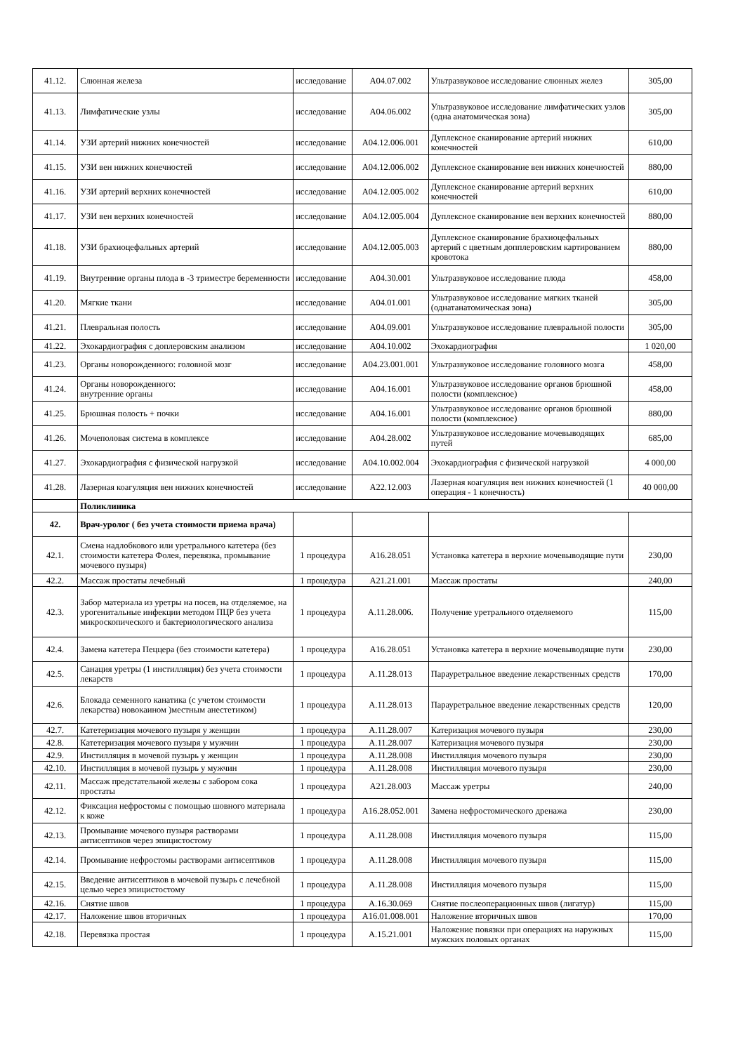| 41.12. | Слюнная железа | исследование | A04.07.002 | Ультразвуковое исследование слюнных желез | 305,00 |
| 41.13. | Лимфатические узлы | исследование | A04.06.002 | Ультразвуковое исследование лимфатических узлов (одна анатомическая зона) | 305,00 |
| 41.14. | УЗИ артерий нижних конечностей | исследование | A04.12.006.001 | Дуплексное сканирование артерий нижних конечностей | 610,00 |
| 41.15. | УЗИ вен нижних конечностей | исследование | A04.12.006.002 | Дуплексное сканирование вен нижних конечностей | 880,00 |
| 41.16. | УЗИ артерий верхних конечностей | исследование | A04.12.005.002 | Дуплексное сканирование артерий верхних конечностей | 610,00 |
| 41.17. | УЗИ вен верхних конечностей | исследование | A04.12.005.004 | Дуплексное сканирование вен верхних конечностей | 880,00 |
| 41.18. | УЗИ брахиоцефальных артерий | исследование | A04.12.005.003 | Дуплексное сканирование брахиоцефальных артерий с цветным допплеровским картированием кровотока | 880,00 |
| 41.19. | Внутренние органы плода в -3 триместре беременности | исследование | A04.30.001 | Ультразвуковое исследование плода | 458,00 |
| 41.20. | Мягкие ткани | исследование | A04.01.001 | Ультразвуковое исследование мягких тканей (однатанатомическая зона) | 305,00 |
| 41.21. | Плевральная полость | исследование | A04.09.001 | Ультразвуковое исследование плевральной полости | 305,00 |
| 41.22. | Эхокардиография с доплеровским анализом | исследование | A04.10.002 | Эхокардиография | 1 020,00 |
| 41.23. | Органы новорожденного: головной мозг | исследование | A04.23.001.001 | Ультразвуковое исследование головного мозга | 458,00 |
| 41.24. | Органы новорожденного: внутренние органы | исследование | A04.16.001 | Ультразвуковое исследование органов брюшной полости (комплексное) | 458,00 |
| 41.25. | Брюшная полость + почки | исследование | A04.16.001 | Ультразвуковое исследование органов брюшной полости (комплексное) | 880,00 |
| 41.26. | Мочеполовая система в комплексе | исследование | A04.28.002 | Ультразвуковое исследование мочевыводящих путей | 685,00 |
| 41.27. | Эхокардиография с физической нагрузкой | исследование | A04.10.002.004 | Эхокардиография с физической нагрузкой | 4 000,00 |
| 41.28. | Лазерная коагуляция вен нижних конечностей | исследование | A22.12.003 | Лазерная коагуляция вен нижних конечностей (1 операция - 1 конечность) | 40 000,00 |
| | Поликлиника | | | | |
| 42. | Врач-уролог ( без учета стоимости приема врача) | | | | |
| 42.1. | Смена надлобкового или уретрального катетера (без стоимости катетера Фолея, перевязка, промывание мочевого пузыря) | 1 процедура | A16.28.051 | Установка катетера в верхние мочевыводящие пути | 230,00 |
| 42.2. | Массаж простаты лечебный | 1 процедура | A21.21.001 | Массаж простаты | 240,00 |
| 42.3. | Забор материала из уретры на посев, на отделяемое, на урогенитальные инфекции методом ПЦР без учета микроскопического и бактериологического анализа | 1 процедура | A.11.28.006. | Получение уретрального отделяемого | 115,00 |
| 42.4. | Замена катетера Пеццера (без стоимости катетера) | 1 процедура | A16.28.051 | Установка катетера в верхние мочевыводящие пути | 230,00 |
| 42.5. | Санация уретры (1 инстилляция) без учета стоимости лекарств | 1 процедура | A.11.28.013 | Парауретральное введение лекарственных средств | 170,00 |
| 42.6. | Блокада семенного канатика (с учетом стоимости лекарства) новокаином )местным анестетиком) | 1 процедура | A.11.28.013 | Парауретральное введение лекарственных средств | 120,00 |
| 42.7. | Катетеризация мочевого пузыря у женщин | 1 процедура | A.11.28.007 | Катеризация мочевого пузыря | 230,00 |
| 42.8. | Катетеризация мочевого пузыря у мужчин | 1 процедура | A.11.28.007 | Катеризация мочевого пузыря | 230,00 |
| 42.9. | Инстилляция в мочевой пузырь у женщин | 1 процедура | A.11.28.008 | Инстилляция мочевого пузыря | 230,00 |
| 42.10. | Инстилляция в мочевой пузырь у мужчин | 1 процедура | A.11.28.008 | Инстилляция мочевого пузыря | 230,00 |
| 42.11. | Массаж предстательной железы с забором сока простаты | 1 процедура | A21.28.003 | Массаж уретры | 240,00 |
| 42.12. | Фиксация нефростомы с помощью шовного материала к коже | 1 процедура | A16.28.052.001 | Замена нефростомического дренажа | 230,00 |
| 42.13. | Промывание мочевого пузыря растворами антисептиков через эпицистостому | 1 процедура | A.11.28.008 | Инстилляция мочевого пузыря | 115,00 |
| 42.14. | Промывание нефростомы растворами антисептиков | 1 процедура | A.11.28.008 | Инстилляция мочевого пузыря | 115,00 |
| 42.15. | Введение антисептиков в мочевой пузырь с лечебной целью через эпицистостому | 1 процедура | A.11.28.008 | Инстилляция мочевого пузыря | 115,00 |
| 42.16. | Снятие швов | 1 процедура | A.16.30.069 | Снятие послеоперационных швов (лигатур) | 115,00 |
| 42.17. | Наложение швов вторичных | 1 процедура | A16.01.008.001 | Наложение вторичных швов | 170,00 |
| 42.18. | Перевязка простая | 1 процедура | A.15.21.001 | Наложение повязки при операциях на наружных мужских половых органах | 115,00 |